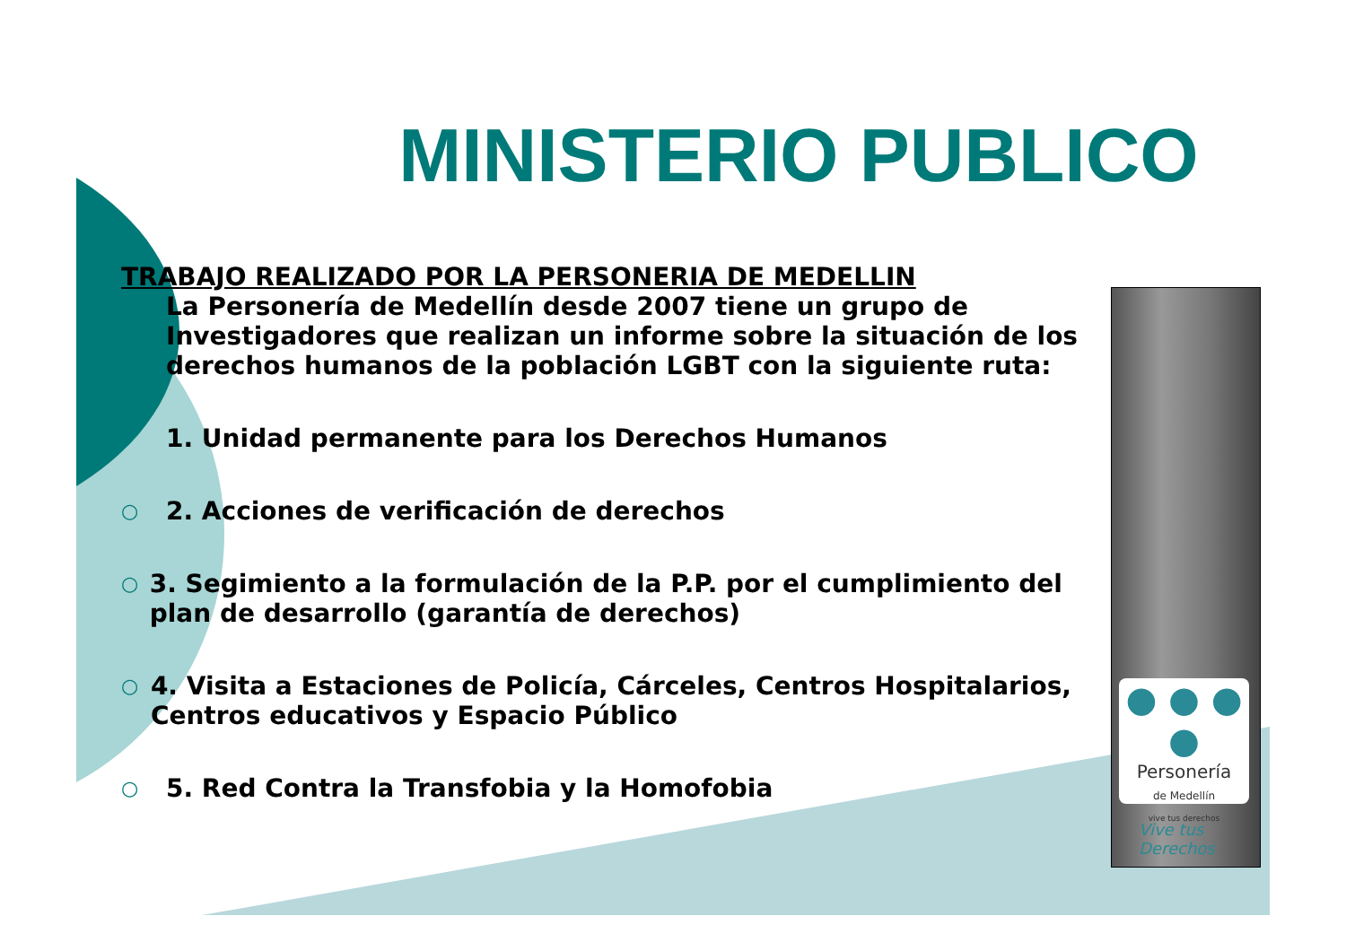MINISTERIO PUBLICO
TRABAJO REALIZADO POR LA PERSONERIA DE MEDELLIN
La Personería de Medellín desde 2007 tiene un grupo de Investigadores que realizan un informe sobre la situación de los derechos humanos de la población LGBT con la siguiente ruta:
1. Unidad permanente para los Derechos Humanos
○ 2. Acciones de verificación de derechos
○ 3. Segimiento a la formulación de la P.P. por el cumplimiento del plan de desarrollo (garantía de derechos)
○ 4. Visita a Estaciones de Policía, Cárceles, Centros Hospitalarios, Centros educativos y Espacio Público
○ 5. Red Contra la Transfobia y la Homofobia
● ● ● ●
Personería
de Medellín
vive tus derechos
Vive tus
Derechos